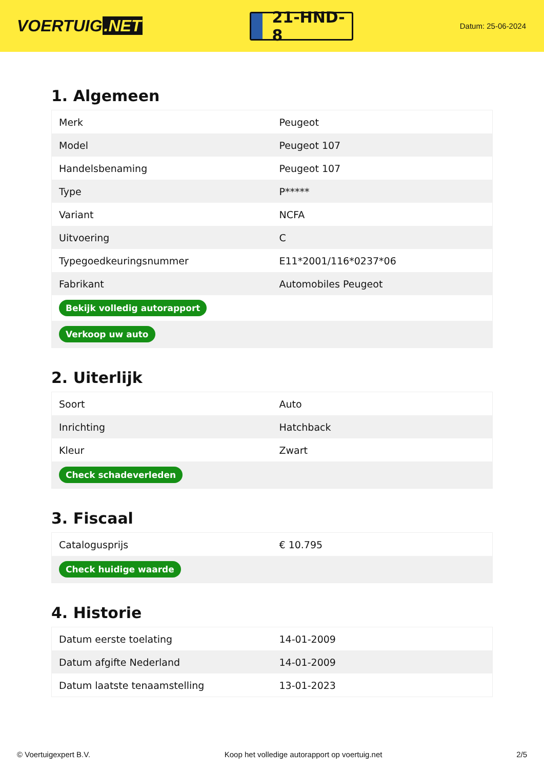VOERTUIG.NET
21-HND-8
Datum: 25-06-2024
1. Algemeen
| Merk | Peugeot |
| Model | Peugeot 107 |
| Handelsbenaming | Peugeot 107 |
| Type | P***** |
| Variant | NCFA |
| Uitvoering | C |
| Typegoedkeuringsnummer | E11*2001/116*0237*06 |
| Fabrikant | Automobiles Peugeot |
| Bekijk volledig autorapport | |
| Verkoop uw auto | |
2. Uiterlijk
| Soort | Auto |
| Inrichting | Hatchback |
| Kleur | Zwart |
| Check schadeverleden | |
3. Fiscaal
| Catalogusprijs | € 10.795 |
| Check huidige waarde | |
4. Historie
| Datum eerste toelating | 14-01-2009 |
| Datum afgifte Nederland | 14-01-2009 |
| Datum laatste tenaamstelling | 13-01-2023 |
© Voertuigexpert B.V. Koop het volledige autorapport op voertuig.net 2/5